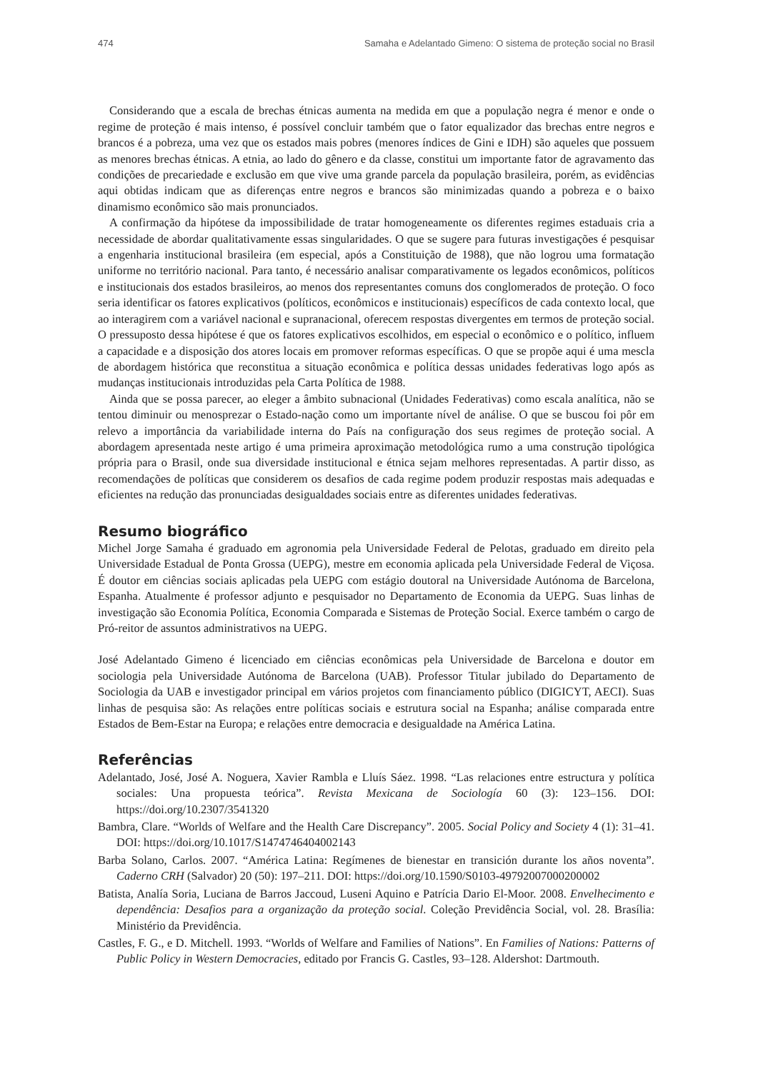474 Samaha e Adelantado Gimeno: O sistema de proteção social no Brasil
Considerando que a escala de brechas étnicas aumenta na medida em que a população negra é menor e onde o regime de proteção é mais intenso, é possível concluir também que o fator equalizador das brechas entre negros e brancos é a pobreza, uma vez que os estados mais pobres (menores índices de Gini e IDH) são aqueles que possuem as menores brechas étnicas. A etnia, ao lado do gênero e da classe, constitui um importante fator de agravamento das condições de precariedade e exclusão em que vive uma grande parcela da população brasileira, porém, as evidências aqui obtidas indicam que as diferenças entre negros e brancos são minimizadas quando a pobreza e o baixo dinamismo econômico são mais pronunciados.
A confirmação da hipótese da impossibilidade de tratar homogeneamente os diferentes regimes estaduais cria a necessidade de abordar qualitativamente essas singularidades. O que se sugere para futuras investigações é pesquisar a engenharia institucional brasileira (em especial, após a Constituição de 1988), que não logrou uma formatação uniforme no território nacional. Para tanto, é necessário analisar comparativamente os legados econômicos, políticos e institucionais dos estados brasileiros, ao menos dos representantes comuns dos conglomerados de proteção. O foco seria identificar os fatores explicativos (políticos, econômicos e institucionais) específicos de cada contexto local, que ao interagirem com a variável nacional e supranacional, oferecem respostas divergentes em termos de proteção social. O pressuposto dessa hipótese é que os fatores explicativos escolhidos, em especial o econômico e o político, influem a capacidade e a disposição dos atores locais em promover reformas específicas. O que se propõe aqui é uma mescla de abordagem histórica que reconstitua a situação econômica e política dessas unidades federativas logo após as mudanças institucionais introduzidas pela Carta Política de 1988.
Ainda que se possa parecer, ao eleger a âmbito subnacional (Unidades Federativas) como escala analítica, não se tentou diminuir ou menosprezar o Estado-nação como um importante nível de análise. O que se buscou foi pôr em relevo a importância da variabilidade interna do País na configuração dos seus regimes de proteção social. A abordagem apresentada neste artigo é uma primeira aproximação metodológica rumo a uma construção tipológica própria para o Brasil, onde sua diversidade institucional e étnica sejam melhores representadas. A partir disso, as recomendações de políticas que considerem os desafios de cada regime podem produzir respostas mais adequadas e eficientes na redução das pronunciadas desigualdades sociais entre as diferentes unidades federativas.
Resumo biográfico
Michel Jorge Samaha é graduado em agronomia pela Universidade Federal de Pelotas, graduado em direito pela Universidade Estadual de Ponta Grossa (UEPG), mestre em economia aplicada pela Universidade Federal de Viçosa. É doutor em ciências sociais aplicadas pela UEPG com estágio doutoral na Universidade Autónoma de Barcelona, Espanha. Atualmente é professor adjunto e pesquisador no Departamento de Economia da UEPG. Suas linhas de investigação são Economia Política, Economia Comparada e Sistemas de Proteção Social. Exerce também o cargo de Pró-reitor de assuntos administrativos na UEPG.
José Adelantado Gimeno é licenciado em ciências econômicas pela Universidade de Barcelona e doutor em sociologia pela Universidade Autónoma de Barcelona (UAB). Professor Titular jubilado do Departamento de Sociologia da UAB e investigador principal em vários projetos com financiamento público (DIGICYT, AECI). Suas linhas de pesquisa são: As relações entre políticas sociais e estrutura social na Espanha; análise comparada entre Estados de Bem-Estar na Europa; e relações entre democracia e desigualdade na América Latina.
Referências
Adelantado, José, José A. Noguera, Xavier Rambla e Lluís Sáez. 1998. “Las relaciones entre estructura y política sociales: Una propuesta teórica”. Revista Mexicana de Sociología 60 (3): 123–156. DOI: https://doi.org/10.2307/3541320
Bambra, Clare. “Worlds of Welfare and the Health Care Discrepancy”. 2005. Social Policy and Society 4 (1): 31–41. DOI: https://doi.org/10.1017/S1474746404002143
Barba Solano, Carlos. 2007. “América Latina: Regímenes de bienestar en transición durante los años noventa”. Caderno CRH (Salvador) 20 (50): 197–211. DOI: https://doi.org/10.1590/S0103-49792007000200002
Batista, Analía Soria, Luciana de Barros Jaccoud, Luseni Aquino e Patrícia Dario El-Moor. 2008. Envelhecimento e dependência: Desafios para a organização da proteção social. Coleção Previdência Social, vol. 28. Brasília: Ministério da Previdência.
Castles, F. G., e D. Mitchell. 1993. “Worlds of Welfare and Families of Nations”. En Families of Nations: Patterns of Public Policy in Western Democracies, editado por Francis G. Castles, 93–128. Aldershot: Dartmouth.